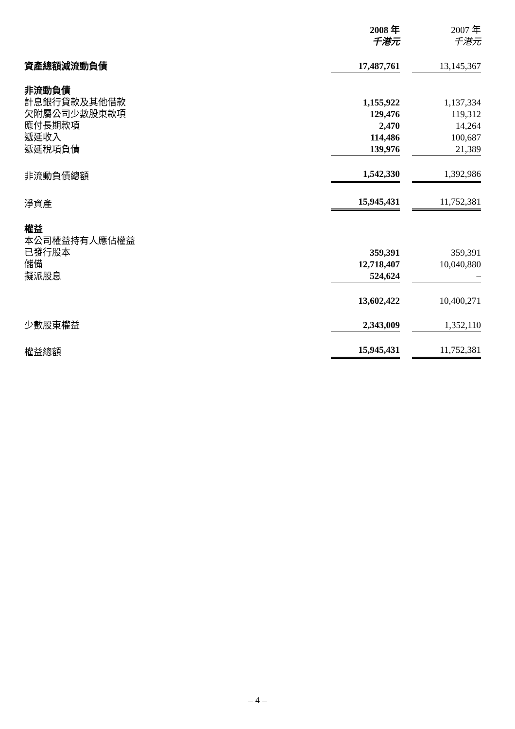| | 2008 年 千港元 | | 2007 年 千港元 |
| 資產總額減流動負債 | 17,487,761 | | 13,145,367 |
| 非流動負債 | | | |
| 計息銀行貸款及其他借款 | 1,155,922 | | 1,137,334 |
| 欠附屬公司少數股東款項 | 129,476 | | 119,312 |
| 應付長期款項 | 2,470 | | 14,264 |
| 遞延收入 | 114,486 | | 100,687 |
| 遞延稅項負債 | 139,976 | | 21,389 |
| 非流動負債總額 | 1,542,330 | | 1,392,986 |
| 淨資產 | 15,945,431 | | 11,752,381 |
| 權益 | | | |
| 本公司權益持有人應佔權益 | | | |
| 已發行股本 | 359,391 | | 359,391 |
| 儲備 | 12,718,407 | | 10,040,880 |
| 擬派股息 | 524,624 | | – |
| | 13,602,422 | | 10,400,271 |
| 少數股東權益 | 2,343,009 | | 1,352,110 |
| 權益總額 | 15,945,431 | | 11,752,381 |
– 4 –